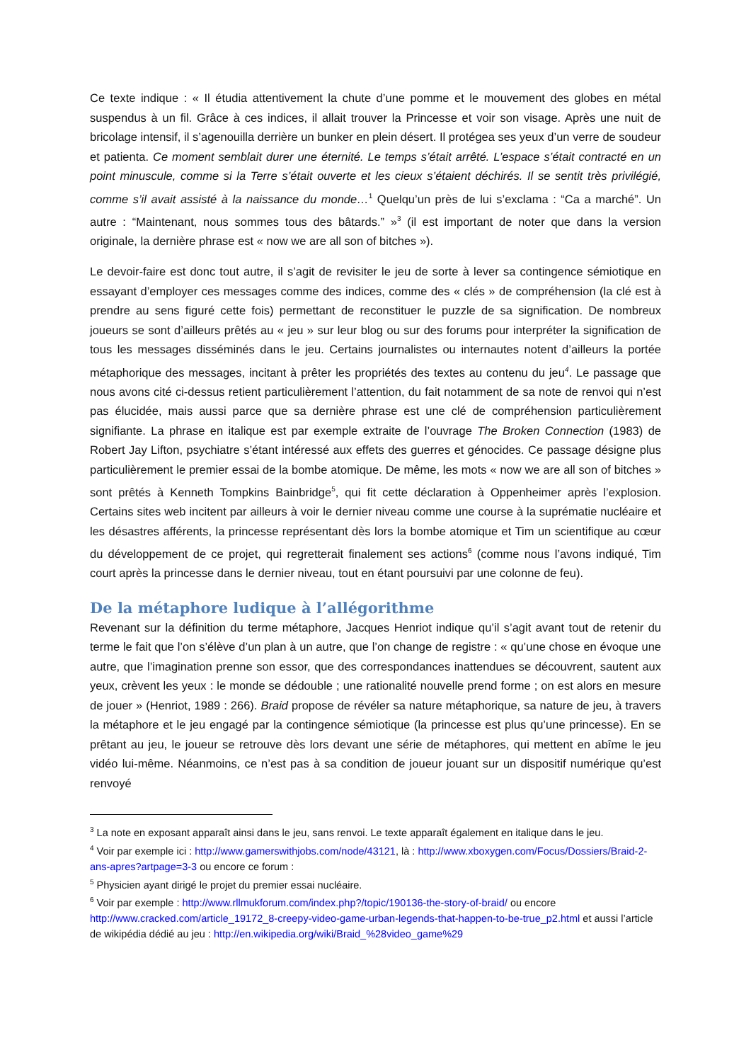Ce texte indique : « Il étudia attentivement la chute d’une pomme et le mouvement des globes en métal suspendus à un fil. Grâce à ces indices, il allait trouver la Princesse et voir son visage. Après une nuit de bricolage intensif, il s’agenouilla derrière un bunker en plein désert. Il protégea ses yeux d’un verre de soudeur et patienta. Ce moment semblait durer une éternité. Le temps s’était arrêté. L’espace s’était contracté en un point minuscule, comme si la Terre s’était ouverte et les cieux s’étaient déchirés. Il se sentit très privilégié, comme s’il avait assisté à la naissance du monde…<sup>1</sup> Quelqu’un près de lui s’exclama : “Ca a marché”. Un autre : “Maintenant, nous sommes tous des bâtards.” »<sup>3</sup> (il est important de noter que dans la version originale, la dernière phrase est « now we are all son of bitches »).
Le devoir-faire est donc tout autre, il s’agit de revisiter le jeu de sorte à lever sa contingence sémiotique en essayant d’employer ces messages comme des indices, comme des « clés » de compréhension (la clé est à prendre au sens figuré cette fois) permettant de reconstituer le puzzle de sa signification. De nombreux joueurs se sont d’ailleurs prêtés au « jeu » sur leur blog ou sur des forums pour interpréter la signification de tous les messages disséminés dans le jeu. Certains journalistes ou internautes notent d’ailleurs la portée métaphorique des messages, incitant à prêter les propriétés des textes au contenu du jeu<sup>4</sup>. Le passage que nous avons cité ci-dessus retient particulièrement l’attention, du fait notamment de sa note de renvoi qui n’est pas élucidée, mais aussi parce que sa dernière phrase est une clé de compréhension particulièrement signifiante. La phrase en italique est par exemple extraite de l’ouvrage The Broken Connection (1983) de Robert Jay Lifton, psychiatre s’étant intéressé aux effets des guerres et génocides. Ce passage désigne plus particulièrement le premier essai de la bombe atomique. De même, les mots « now we are all son of bitches » sont prêtés à Kenneth Tompkins Bainbridge<sup>5</sup>, qui fit cette déclaration à Oppenheimer après l’explosion. Certains sites web incitent par ailleurs à voir le dernier niveau comme une course à la suprématie nucléaire et les désastres afférents, la princesse représentant dès lors la bombe atomique et Tim un scientifique au cœur du développement de ce projet, qui regretterait finalement ses actions<sup>6</sup> (comme nous l’avons indiqué, Tim court après la princesse dans le dernier niveau, tout en étant poursuivi par une colonne de feu).
De la métaphore ludique à l’allégorithme
Revenant sur la définition du terme métaphore, Jacques Henriot indique qu’il s’agit avant tout de retenir du terme le fait que l’on s’élève d’un plan à un autre, que l’on change de registre : « qu’une chose en évoque une autre, que l’imagination prenne son essor, que des correspondances inattendues se découvrent, sautent aux yeux, crèvent les yeux : le monde se dédouble ; une rationalité nouvelle prend forme ; on est alors en mesure de jouer » (Henriot, 1989 : 266). Braid propose de révéler sa nature métaphorique, sa nature de jeu, à travers la métaphore et le jeu engagé par la contingence sémiotique (la princesse est plus qu’une princesse). En se prêtant au jeu, le joueur se retrouve dès lors devant une série de métaphores, qui mettent en abîme le jeu vidéo lui-même. Néanmoins, ce n’est pas à sa condition de joueur jouant sur un dispositif numérique qu’est renvoyé
<sup>3</sup> La note en exposant apparaît ainsi dans le jeu, sans renvoi. Le texte apparaît également en italique dans le jeu.
<sup>4</sup> Voir par exemple ici : http://www.gamerswithjobs.com/node/43121, là : http://www.xboxygen.com/Focus/Dossiers/Braid-2-ans-apres?artpage=3-3 ou encore ce forum :
<sup>5</sup> Physicien ayant dirigé le projet du premier essai nucléaire.
<sup>6</sup> Voir par exemple : http://www.rllmukforum.com/index.php?/topic/190136-the-story-of-braid/ ou encore http://www.cracked.com/article_19172_8-creepy-video-game-urban-legends-that-happen-to-be-true_p2.html et aussi l’article de wikipédia dédié au jeu : http://en.wikipedia.org/wiki/Braid_%28video_game%29